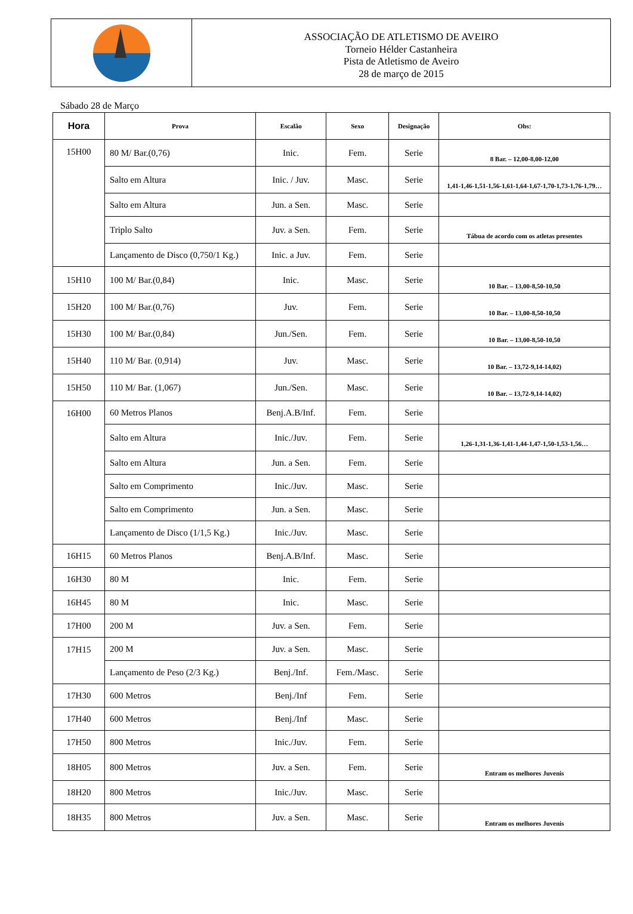ASSOCIAÇÃO DE ATLETISMO DE AVEIRO
Torneio Hélder Castanheira
Pista de Atletismo de Aveiro
28 de março de 2015
Sábado 28 de Março
| Hora | Prova | Escalão | Sexo | Designação | Obs: |
| --- | --- | --- | --- | --- | --- |
| 15H00 | 80 M/ Bar.(0,76) | Inic. | Fem. | Serie | 8 Bar. – 12,00-8,00-12,00 |
| | Salto em Altura | Inic. / Juv. | Masc. | Serie | 1,41-1,46-1,51-1,56-1,61-1,64-1,67-1,70-1,73-1,76-1,79… |
| | Salto em Altura | Jun. a Sen. | Masc. | Serie | |
| | Triplo Salto | Juv. a Sen. | Fem. | Serie | Tábua de acordo com os atletas presentes |
| | Lançamento de Disco (0,750/1 Kg.) | Inic. a Juv. | Fem. | Serie | |
| 15H10 | 100 M/ Bar.(0,84) | Inic. | Masc. | Serie | 10 Bar. – 13,00-8,50-10,50 |
| 15H20 | 100 M/ Bar.(0,76) | Juv. | Fem. | Serie | 10 Bar. – 13,00-8,50-10,50 |
| 15H30 | 100 M/ Bar.(0,84) | Jun./Sen. | Fem. | Serie | 10 Bar. – 13,00-8,50-10,50 |
| 15H40 | 110 M/ Bar. (0,914) | Juv. | Masc. | Serie | 10 Bar. – 13,72-9,14-14,02) |
| 15H50 | 110 M/ Bar. (1,067) | Jun./Sen. | Masc. | Serie | 10 Bar. – 13,72-9,14-14,02) |
| 16H00 | 60 Metros Planos | Benj.A.B/Inf. | Fem. | Serie | |
| | Salto em Altura | Inic./Juv. | Fem. | Serie | 1,26-1,31-1,36-1,41-1,44-1,47-1,50-1,53-1,56… |
| | Salto em Altura | Jun. a Sen. | Fem. | Serie | |
| | Salto em Comprimento | Inic./Juv. | Masc. | Serie | |
| | Salto em Comprimento | Jun. a Sen. | Masc. | Serie | |
| | Lançamento de Disco (1/1,5 Kg.) | Inic./Juv. | Masc. | Serie | |
| 16H15 | 60 Metros Planos | Benj.A.B/Inf. | Masc. | Serie | |
| 16H30 | 80 M | Inic. | Fem. | Serie | |
| 16H45 | 80 M | Inic. | Masc. | Serie | |
| 17H00 | 200 M | Juv. a Sen. | Fem. | Serie | |
| 17H15 | 200 M | Juv. a Sen. | Masc. | Serie | |
| | Lançamento de Peso (2/3 Kg.) | Benj./Inf. | Fem./Masc. | Serie | |
| 17H30 | 600 Metros | Benj./Inf | Fem. | Serie | |
| 17H40 | 600 Metros | Benj./Inf | Masc. | Serie | |
| 17H50 | 800 Metros | Inic./Juv. | Fem. | Serie | |
| 18H05 | 800 Metros | Juv. a Sen. | Fem. | Serie | Entram os melhores Juvenis |
| 18H20 | 800 Metros | Inic./Juv. | Masc. | Serie | |
| 18H35 | 800 Metros | Juv. a Sen. | Masc. | Serie | Entram os melhores Juvenis |